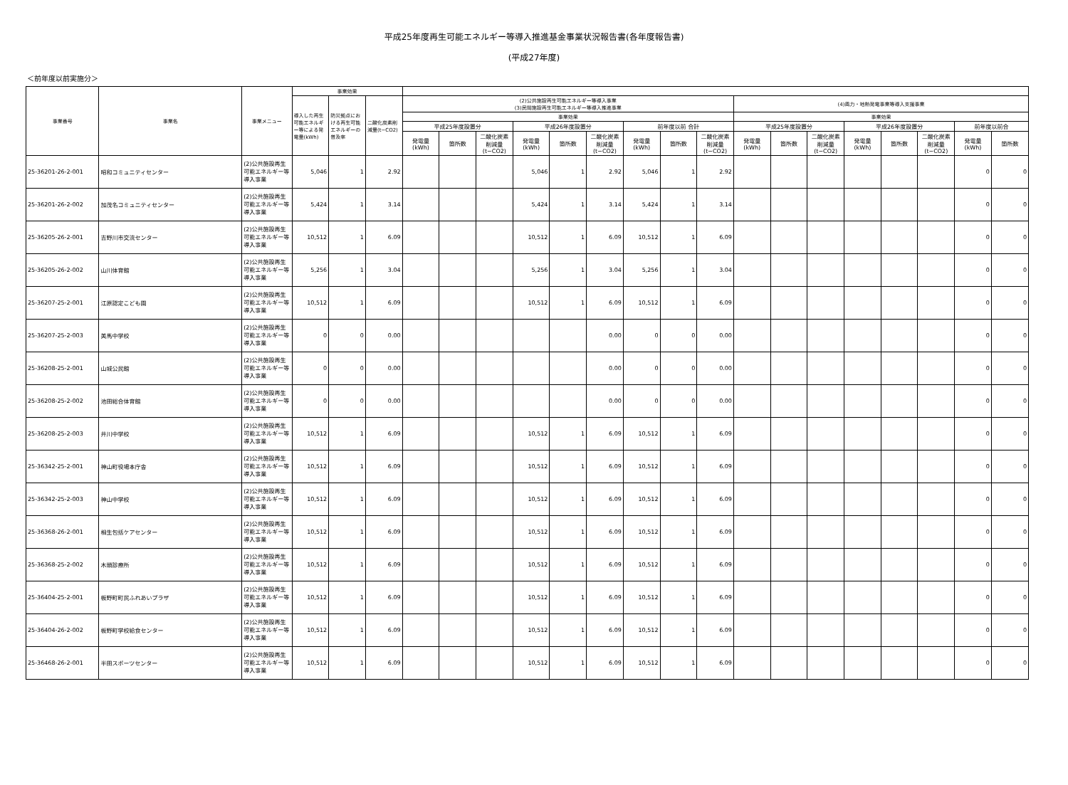平成25年度再生可能エネルギー等導入推進基金事業状況報告書(各年度報告書)
(平成27年度)
＜前年度以前実施分＞
| 事業番号 | 事業名 | 事業メニュー | 事業効果 | | | | | | | | | | | | | | | | | | | |
| --- | --- | --- | --- | --- | --- | --- | --- | --- | --- | --- | --- | --- | --- | --- | --- | --- | --- | --- | --- | --- | --- | --- |
| | | | 導入した再生可能エネルギー等による発電量(kWh) | 防災拠点における再生可能エネルギーの普及率 | 二酸化炭素削減量(t−CO2) | (2)公共施設再生可能エネルギー等導入事業 (3)民間施設再生可能エネルギー等導入推進事業 | | | | | | | | | (4)風力・地熱発電事業等導入支援事業 | | | | | | | |
| | | | | | | 事業効果 | | | | | | | | | 事業効果 | | | | | | | |
| | | | | | | 平成25年度設置分 | | | 平成26年度設置分 | | | 前年度以前 合計 | | | 平成25年度設置分 | | | 平成26年度設置分 | | | 前年度以前合 | |
| | | | | | | 発電量(kWh) | 箇所数 | 二酸化炭素削減量(t−CO2) | 発電量(kWh) | 箇所数 | 二酸化炭素削減量(t−CO2) | 発電量(kWh) | 箇所数 | 二酸化炭素削減量(t−CO2) | 発電量(kWh) | 箇所数 | 二酸化炭素削減量(t−CO2) | 発電量(kWh) | 箇所数 | 二酸化炭素削減量(t−CO2) | 発電量(kWh) | 箇所数 |
| 25-36201-26-2-001 | 昭和コミュニティセンター | (2)公共施設再生可能エネルギー等導入事業 | 5,046 | 1 | 2.92 | | | | 5,046 | 1 | 2.92 | 5,046 | 1 | 2.92 | | | | | | | 0 | 0 |
| 25-36201-26-2-002 | 加茂名コミュニティセンター | (2)公共施設再生可能エネルギー等導入事業 | 5,424 | 1 | 3.14 | | | | 5,424 | 1 | 3.14 | 5,424 | 1 | 3.14 | | | | | | | 0 | 0 |
| 25-36205-26-2-001 | 吉野川市交流センター | (2)公共施設再生可能エネルギー等導入事業 | 10,512 | 1 | 6.09 | | | | 10,512 | 1 | 6.09 | 10,512 | 1 | 6.09 | | | | | | | 0 | 0 |
| 25-36205-26-2-002 | 山川体育館 | (2)公共施設再生可能エネルギー等導入事業 | 5,256 | 1 | 3.04 | | | | 5,256 | 1 | 3.04 | 5,256 | 1 | 3.04 | | | | | | | 0 | 0 |
| 25-36207-25-2-001 | 江原認定こども園 | (2)公共施設再生可能エネルギー等導入事業 | 10,512 | 1 | 6.09 | | | | 10,512 | 1 | 6.09 | 10,512 | 1 | 6.09 | | | | | | | 0 | 0 |
| 25-36207-25-2-003 | 美馬中学校 | (2)公共施設再生可能エネルギー等導入事業 | 0 | 0 | 0.00 | | | | | | 0.00 | 0 | 0 | 0.00 | | | | | | | 0 | 0 |
| 25-36208-25-2-001 | 山城公民館 | (2)公共施設再生可能エネルギー等導入事業 | 0 | 0 | 0.00 | | | | | | 0.00 | 0 | 0 | 0.00 | | | | | | | 0 | 0 |
| 25-36208-25-2-002 | 池田総合体育館 | (2)公共施設再生可能エネルギー等導入事業 | 0 | 0 | 0.00 | | | | | | 0.00 | 0 | 0 | 0.00 | | | | | | | 0 | 0 |
| 25-36208-25-2-003 | 井川中学校 | (2)公共施設再生可能エネルギー等導入事業 | 10,512 | 1 | 6.09 | | | | 10,512 | 1 | 6.09 | 10,512 | 1 | 6.09 | | | | | | | 0 | 0 |
| 25-36342-25-2-001 | 神山町役場本庁舎 | (2)公共施設再生可能エネルギー等導入事業 | 10,512 | 1 | 6.09 | | | | 10,512 | 1 | 6.09 | 10,512 | 1 | 6.09 | | | | | | | 0 | 0 |
| 25-36342-25-2-003 | 神山中学校 | (2)公共施設再生可能エネルギー等導入事業 | 10,512 | 1 | 6.09 | | | | 10,512 | 1 | 6.09 | 10,512 | 1 | 6.09 | | | | | | | 0 | 0 |
| 25-36368-26-2-001 | 相生包括ケアセンター | (2)公共施設再生可能エネルギー等導入事業 | 10,512 | 1 | 6.09 | | | | 10,512 | 1 | 6.09 | 10,512 | 1 | 6.09 | | | | | | | 0 | 0 |
| 25-36368-25-2-002 | 木頭診療所 | (2)公共施設再生可能エネルギー等導入事業 | 10,512 | 1 | 6.09 | | | | 10,512 | 1 | 6.09 | 10,512 | 1 | 6.09 | | | | | | | 0 | 0 |
| 25-36404-25-2-001 | 板野町町民ふれあいプラザ | (2)公共施設再生可能エネルギー等導入事業 | 10,512 | 1 | 6.09 | | | | 10,512 | 1 | 6.09 | 10,512 | 1 | 6.09 | | | | | | | 0 | 0 |
| 25-36404-26-2-002 | 板野町学校給食センター | (2)公共施設再生可能エネルギー等導入事業 | 10,512 | 1 | 6.09 | | | | 10,512 | 1 | 6.09 | 10,512 | 1 | 6.09 | | | | | | | 0 | 0 |
| 25-36468-26-2-001 | 半田スポーツセンター | (2)公共施設再生可能エネルギー等導入事業 | 10,512 | 1 | 6.09 | | | | 10,512 | 1 | 6.09 | 10,512 | 1 | 6.09 | | | | | | | 0 | 0 |